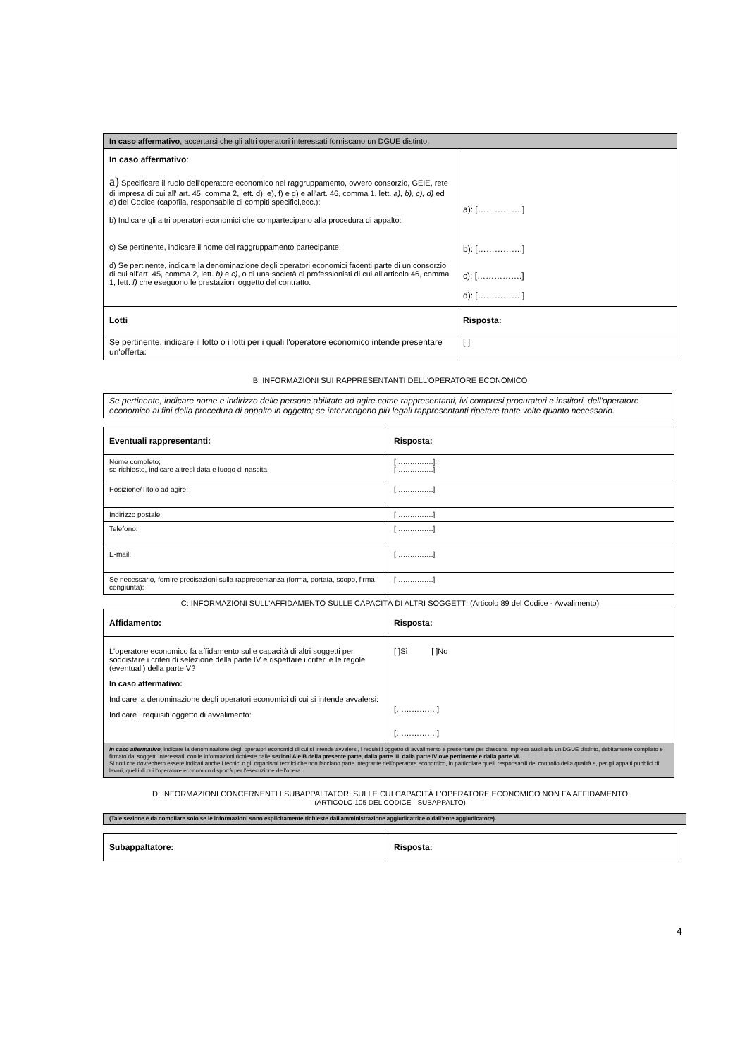| In caso affermativo , accertarsi che gli altri operatori interessati forniscano un DGUE distinto. | |
| In caso affermativo : a) Specificare il ruolo dell'operatore economico nel raggruppamento, ovvero consorzio, GEIE, rete di impresa di cui all' art. 45, comma 2, lett. d), e), f) e g) e all'art. 46, comma 1, lett. a), b), c), d) ed e ) del Codice (capofila, responsabile di compiti specifici,ecc.): b) Indicare gli altri operatori economici che compartecipano alla procedura di appalto: c) Se pertinente, indicare il nome del raggruppamento partecipante: d) Se pertinente, indicare la denominazione degli operatori economici facenti parte di un consorzio di cui all'art. 45, comma 2, lett. b) e c) , o di una società di professionisti di cui all'articolo 46, comma 1, lett. f) che eseguono le prestazioni oggetto del contratto. | a): […………….] b): […………….] c): […………….] d): […………….] |
| Lotti | Risposta: |
| Se pertinente, indicare il lotto o i lotti per i quali l'operatore economico intende presentare un'offerta: | [ ] |
B: INFORMAZIONI SUI RAPPRESENTANTI DELL'OPERATORE ECONOMICO
Se pertinente, indicare nome e indirizzo delle persone abilitate ad agire come rappresentanti, ivi compresi procuratori e institori, dell'operatore economico ai fini della procedura di appalto in oggetto; se intervengono più legali rappresentanti ripetere tante volte quanto necessario.
| Eventuali rappresentanti: | Risposta: |
| Nome completo; se richiesto, indicare altresì data e luogo di nascita: | […………….]; […………….] |
| Posizione/Titolo ad agire: | […………….] |
| Indirizzo postale: | […………….] |
| Telefono: | […………….] |
| E-mail: | […………….] |
| Se necessario, fornire precisazioni sulla rappresentanza (forma, portata, scopo, firma congiunta): | […………….] |
C: INFORMAZIONI SULL'AFFIDAMENTO SULLE CAPACITÀ DI ALTRI SOGGETTI (Articolo 89 del Codice - Avvalimento)
| Affidamento: | Risposta: |
| L'operatore economico fa affidamento sulle capacità di altri soggetti per soddisfare i criteri di selezione della parte IV e rispettare i criteri e le regole (eventuali) della parte V? In caso affermativo: Indicare la denominazione degli operatori economici di cui si intende avvalersi: Indicare i requisiti oggetto di avvalimento: | [ ]Sì [ ]No […………….] […………….] |
| In caso affermativo , indicare la denominazione degli operatori economici di cui si intende avvalersi, i requisiti oggetto di avvalimento e presentare per ciascuna impresa ausiliaria un DGUE distinto, debitamente compilato e firmato dai soggetti interessati, con le informazioni richieste dalle sezioni A e B della presente parte, dalla parte III, dalla parte IV ove pertinente e dalla parte VI. Si noti che dovrebbero essere indicati anche i tecnici o gli organismi tecnici che non facciano parte integrante dell'operatore economico, in particolare quelli responsabili del controllo della qualità e, per gli appalti pubblici di lavori, quelli di cui l'operatore economico disporrà per l'esecuzione dell'opera. | |
D: INFORMAZIONI CONCERNENTI I SUBAPPALTATORI SULLE CUI CAPACITÀ L'OPERATORE ECONOMICO NON FA AFFIDAMENTO
(ARTICOLO 105 DEL CODICE - SUBAPPALTO)
| (Tale sezione è da compilare solo se le informazioni sono esplicitamente richieste dall'amministrazione aggiudicatrice o dall'ente aggiudicatore). |
| Subappaltatore: | Risposta: |
4